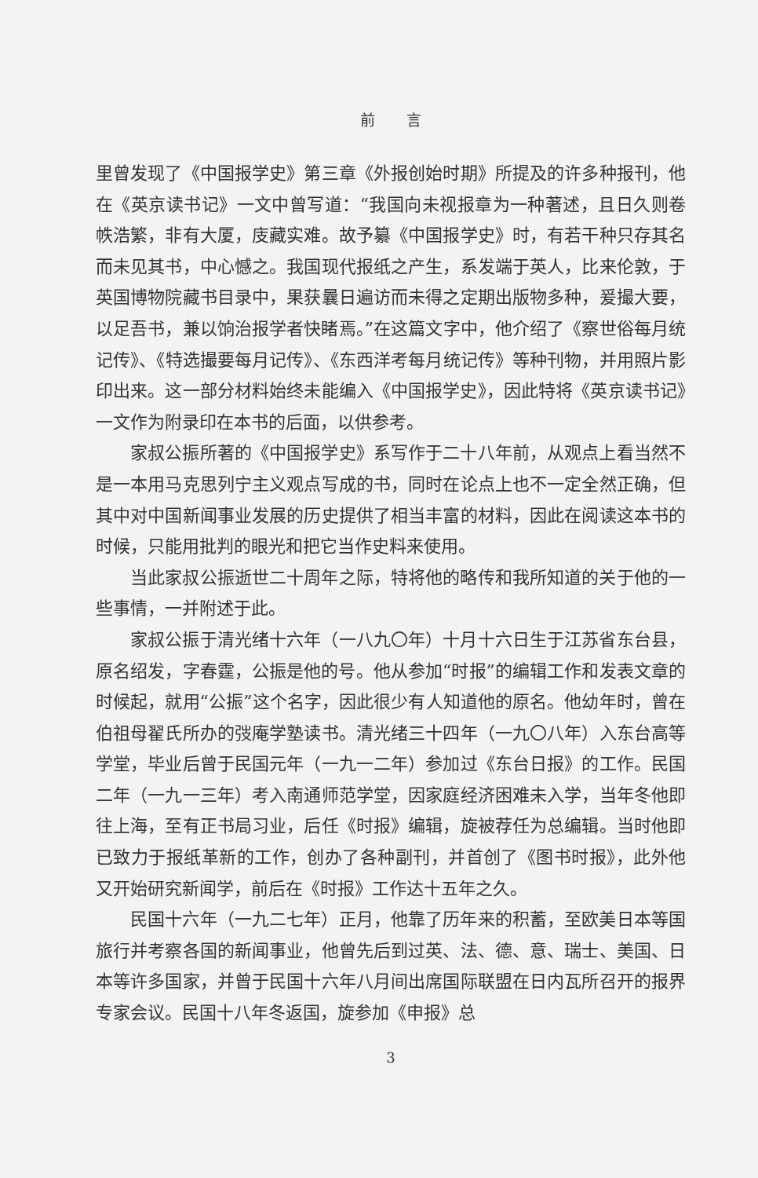前言
里曾发现了《中国报学史》第三章《外报创始时期》所提及的许多种报刊，他在《英京读书记》一文中曾写道：“我国向未视报章为一种著述，且日久则卷帙浩繁，非有大厦，庋藏实难。故予纂《中国报学史》时，有若干种只存其名而未见其书，中心憾之。我国现代报纸之产生，系发端于英人，比来伦敦，于英国博物院藏书目录中，果获曩日遍访而未得之定期出版物多种，爰撮大要，以足吾书，兼以饷治报学者快睹焉。”在这篇文字中，他介绍了《察世俗每月统记传》、《特选撮要每月记传》、《东西洋考每月统记传》等种刊物，并用照片影印出来。这一部分材料始终未能编入《中国报学史》，因此特将《英京读书记》一文作为附录印在本书的后面，以供参考。
家叔公振所著的《中国报学史》系写作于二十八年前，从观点上看当然不是一本用马克思列宁主义观点写成的书，同时在论点上也不一定全然正确，但其中对中国新闻事业发展的历史提供了相当丰富的材料，因此在阅读这本书的时候，只能用批判的眼光和把它当作史料来使用。
当此家叔公振逝世二十周年之际，特将他的略传和我所知道的关于他的一些事情，一并附述于此。
家叔公振于清光绪十六年（一八九〇年）十月十六日生于江苏省东台县，原名绍发，字春霆，公振是他的号。他从参加“时报”的编辑工作和发表文章的时候起，就用“公振”这个名字，因此很少有人知道他的原名。他幼年时，曾在伯祖母翟氏所办的弢庵学塾读书。清光绪三十四年（一九〇八年）入东台高等学堂，毕业后曾于民国元年（一九一二年）参加过《东台日报》的工作。民国二年（一九一三年）考入南通师范学堂，因家庭经济困难未入学，当年冬他即往上海，至有正书局习业，后任《时报》编辑，旋被荐任为总编辑。当时他即已致力于报纸革新的工作，创办了各种副刊，并首创了《图书时报》，此外他又开始研究新闻学，前后在《时报》工作达十五年之久。
民国十六年（一九二七年）正月，他靠了历年来的积蓄，至欧美日本等国旅行并考察各国的新闻事业，他曾先后到过英、法、德、意、瑞士、美国、日本等许多国家，并曾于民国十六年八月间出席国际联盟在日内瓦所召开的报界专家会议。民国十八年冬返国，旋参加《申报》总
3